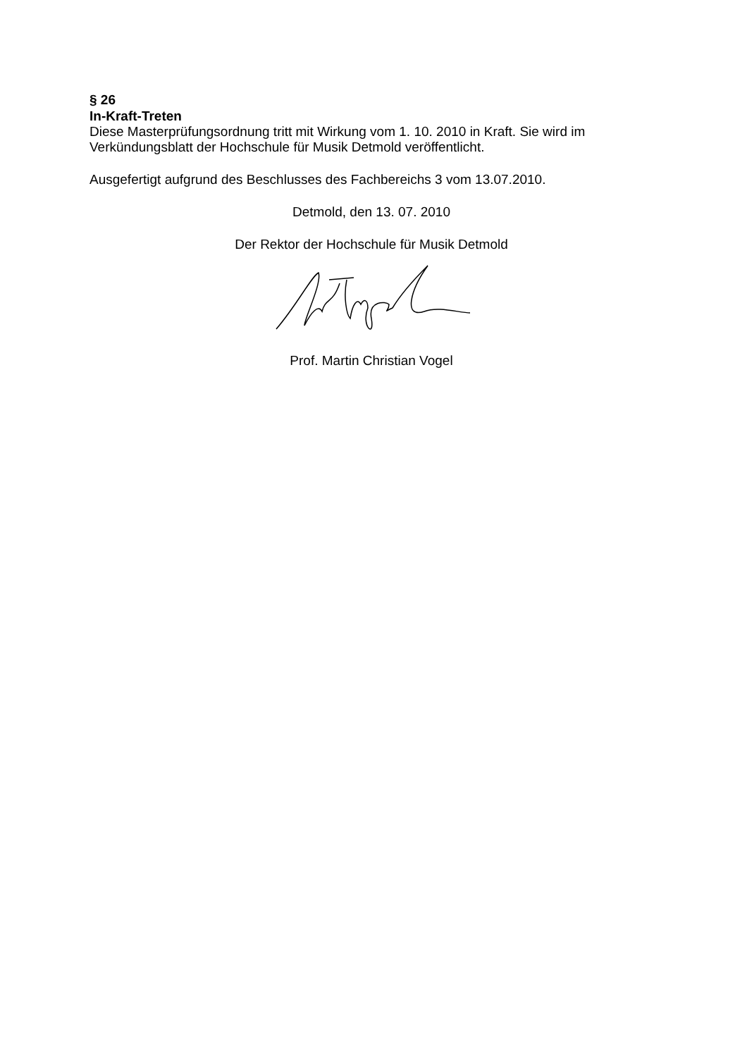§ 26
In-Kraft-Treten
Diese Masterprüfungsordnung tritt mit Wirkung vom 1. 10. 2010 in Kraft. Sie wird im Verkündungsblatt der Hochschule für Musik Detmold veröffentlicht.
Ausgefertigt aufgrund des Beschlusses des Fachbereichs 3 vom 13.07.2010.
Detmold, den 13. 07. 2010
Der Rektor der Hochschule für Musik Detmold
Prof. Martin Christian Vogel